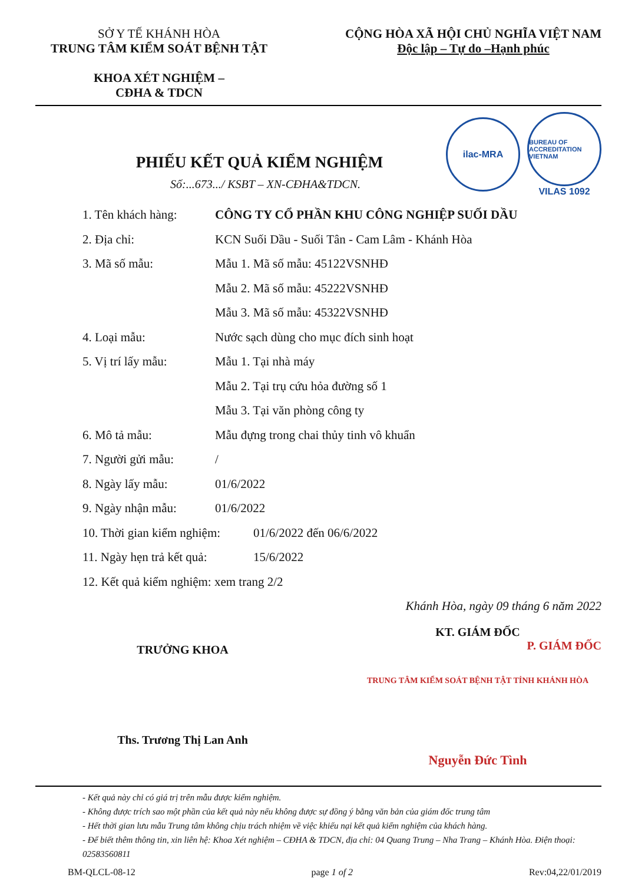SỞ Y TẾ KHÁNH HÒA
TRUNG TÂM KIỂM SOÁT BỆNH TẬT
KHOA XÉT NGHIỆM –
CĐHA & TDCN
CỘNG HÒA XÃ HỘI CHỦ NGHĨA VIỆT NAM
Độc lập – Tự do –Hạnh phúc
ilac-MRA
BUREAU OF ACCREDITATION VIETNAM
VILAS 1092
PHIẾU KẾT QUẢ KIỂM NGHIỆM
Số:...673.../ KSBT – XN-CĐHA&TDCN.
1. Tên khách hàng: CÔNG TY CỔ PHẦN KHU CÔNG NGHIỆP SUỐI DẦU
2. Địa chỉ: KCN Suối Dầu - Suối Tân - Cam Lâm - Khánh Hòa
3. Mã số mẫu: Mẫu 1. Mã số mẫu: 45122VSNHĐ
Mẫu 2. Mã số mẫu: 45222VSNHĐ
Mẫu 3. Mã số mẫu: 45322VSNHĐ
4. Loại mẫu: Nước sạch dùng cho mục đích sinh hoạt
5. Vị trí lấy mẫu: Mẫu 1. Tại nhà máy
Mẫu 2. Tại trụ cứu hỏa đường số 1
Mẫu 3. Tại văn phòng công ty
6. Mô tả mẫu: Mẫu đựng trong chai thủy tinh vô khuẩn
7. Người gửi mẫu: /
8. Ngày lấy mẫu: 01/6/2022
9. Ngày nhận mẫu: 01/6/2022
10. Thời gian kiểm nghiệm: 01/6/2022 đến 06/6/2022
11. Ngày hẹn trả kết quả: 15/6/2022
12. Kết quả kiểm nghiệm: xem trang 2/2
Khánh Hòa, ngày 09 tháng 6 năm 2022
TRƯỞNG KHOA
Ths. Trương Thị Lan Anh
KT. GIÁM ĐỐC
P. GIÁM ĐỐC
TRUNG TÂM KIỂM SOÁT BỆNH TẬT TỈNH KHÁNH HÒA
Nguyễn Đức Tình
- Kết quả này chỉ có giá trị trên mẫu được kiểm nghiệm.
- Không được trích sao một phần của kết quả này nếu không được sự đồng ý bằng văn bản của giám đốc trung tâm
- Hết thời gian lưu mẫu Trung tâm không chịu trách nhiệm về việc khiếu nại kết quả kiểm nghiệm của khách hàng.
- Để biết thêm thông tin, xin liên hệ: Khoa Xét nghiệm – CĐHA & TDCN, địa chỉ: 04 Quang Trung – Nha Trang – Khánh Hòa. Điện thoại: 02583560811
BM-QLCL-08-12 page 1 of 2 Rev:04,22/01/2019